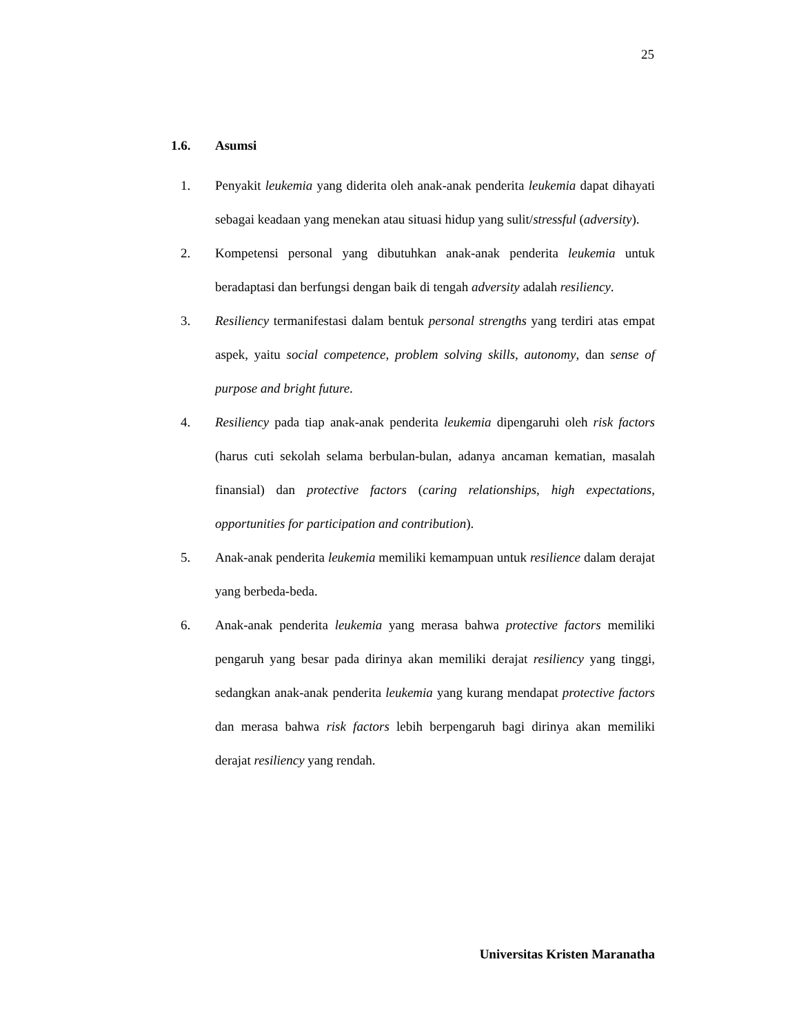25
1.6. Asumsi
1. Penyakit leukemia yang diderita oleh anak-anak penderita leukemia dapat dihayati sebagai keadaan yang menekan atau situasi hidup yang sulit/stressful (adversity).
2. Kompetensi personal yang dibutuhkan anak-anak penderita leukemia untuk beradaptasi dan berfungsi dengan baik di tengah adversity adalah resiliency.
3. Resiliency termanifestasi dalam bentuk personal strengths yang terdiri atas empat aspek, yaitu social competence, problem solving skills, autonomy, dan sense of purpose and bright future.
4. Resiliency pada tiap anak-anak penderita leukemia dipengaruhi oleh risk factors (harus cuti sekolah selama berbulan-bulan, adanya ancaman kematian, masalah finansial) dan protective factors (caring relationships, high expectations, opportunities for participation and contribution).
5. Anak-anak penderita leukemia memiliki kemampuan untuk resilience dalam derajat yang berbeda-beda.
6. Anak-anak penderita leukemia yang merasa bahwa protective factors memiliki pengaruh yang besar pada dirinya akan memiliki derajat resiliency yang tinggi, sedangkan anak-anak penderita leukemia yang kurang mendapat protective factors dan merasa bahwa risk factors lebih berpengaruh bagi dirinya akan memiliki derajat resiliency yang rendah.
Universitas Kristen Maranatha